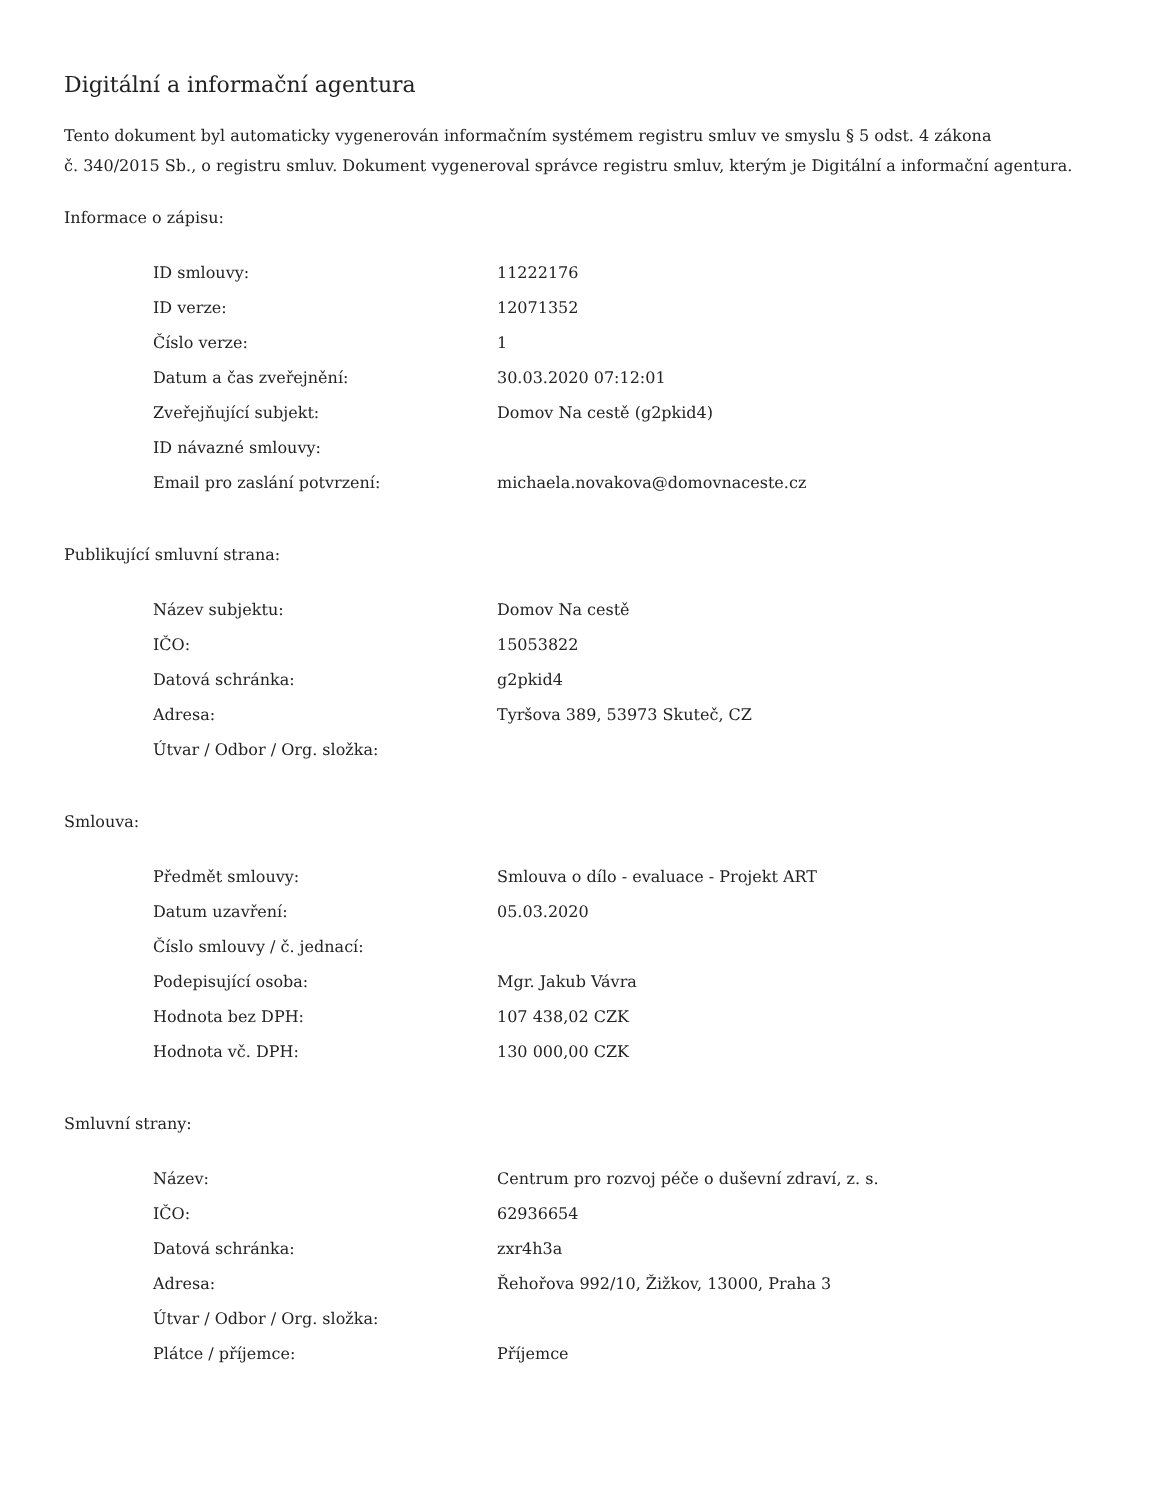Digitální a informační agentura
Tento dokument byl automaticky vygenerován informačním systémem registru smluv ve smyslu § 5 odst. 4 zákona
č. 340/2015 Sb., o registru smluv. Dokument vygeneroval správce registru smluv, kterým je Digitální a informační agentura.
Informace o zápisu:
| ID smlouvy: | 11222176 |
| ID verze: | 12071352 |
| Číslo verze: | 1 |
| Datum a čas zveřejnění: | 30.03.2020 07:12:01 |
| Zveřejňující subjekt: | Domov Na cestě (g2pkid4) |
| ID návazné smlouvy: | |
| Email pro zaslání potvrzení: | michaela.novakova@domovnaceste.cz |
Publikující smluvní strana:
| Název subjektu: | Domov Na cestě |
| IČO: | 15053822 |
| Datová schránka: | g2pkid4 |
| Adresa: | Tyršova 389, 53973 Skuteč, CZ |
| Útvar / Odbor / Org. složka: | |
Smlouva:
| Předmět smlouvy: | Smlouva o dílo - evaluace - Projekt ART |
| Datum uzavření: | 05.03.2020 |
| Číslo smlouvy / č. jednací: | |
| Podepisující osoba: | Mgr. Jakub Vávra |
| Hodnota bez DPH: | 107 438,02 CZK |
| Hodnota vč. DPH: | 130 000,00 CZK |
Smluvní strany:
| Název: | Centrum pro rozvoj péče o duševní zdraví, z. s. |
| IČO: | 62936654 |
| Datová schránka: | zxr4h3a |
| Adresa: | Řehořova 992/10, Žižkov, 13000, Praha 3 |
| Útvar / Odbor / Org. složka: | |
| Plátce / příjemce: | Příjemce |